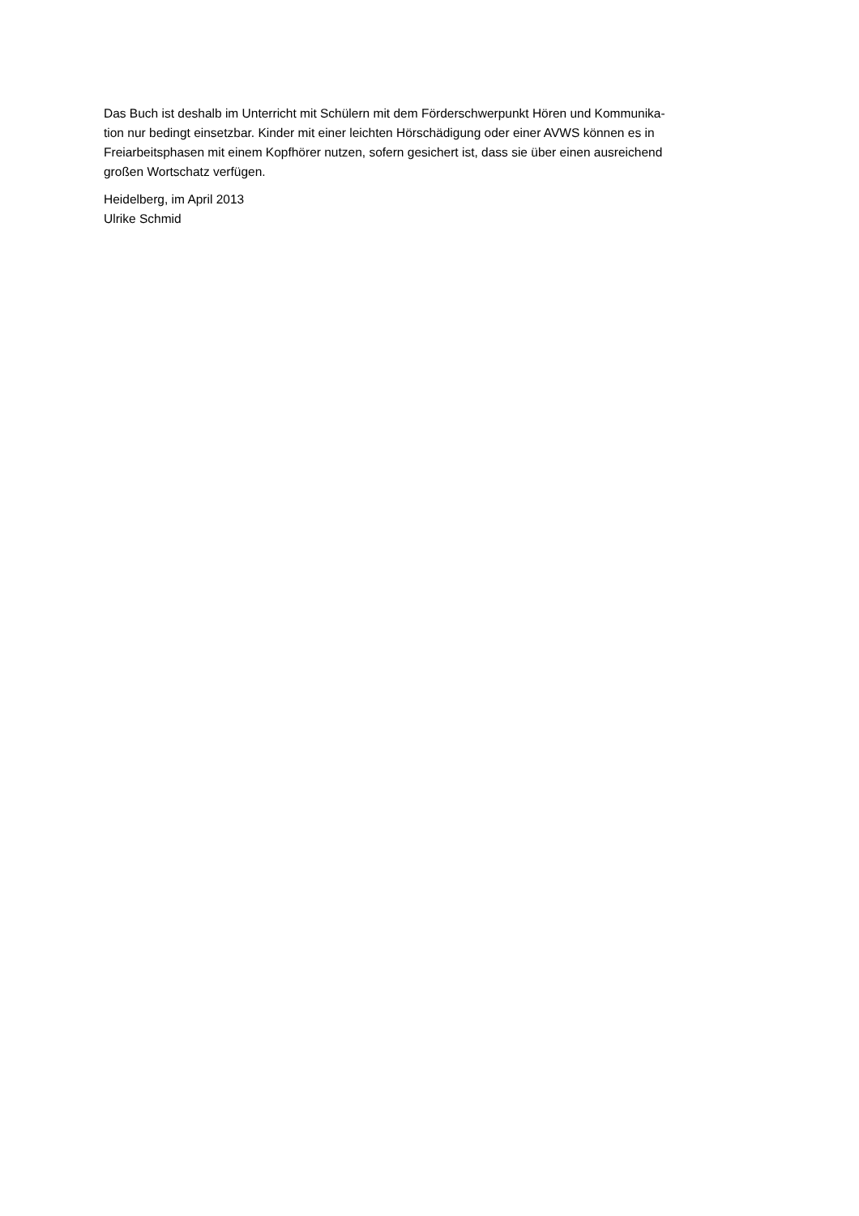Das Buch ist deshalb im Unterricht mit Schülern mit dem Förderschwerpunkt Hören und Kommunika-
tion nur bedingt einsetzbar. Kinder mit einer leichten Hörschädigung oder einer AVWS können es in
Freiarbeitsphasen mit einem Kopfhörer nutzen, sofern gesichert ist, dass sie über einen ausreichend
großen Wortschatz verfügen.
Heidelberg, im April 2013
Ulrike Schmid